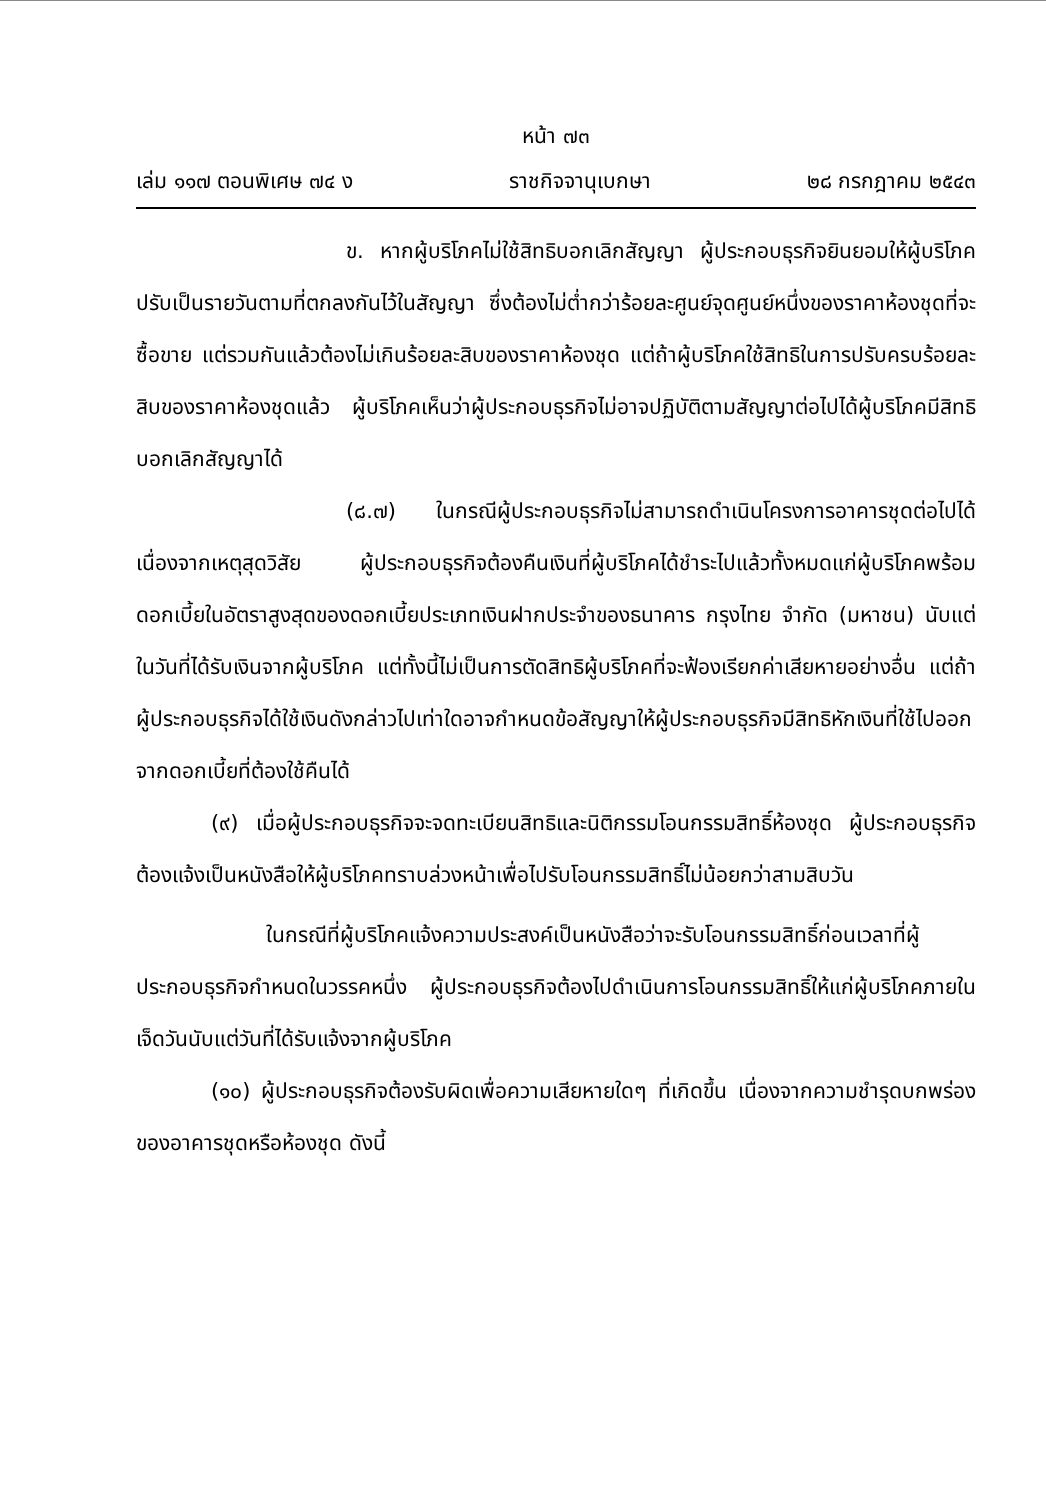หน้า ๗๓
เล่ม ๑๑๗ ตอนพิเศษ ๗๔ ง ราชกิจจานุเบกษา ๒๘ กรกฎาคม ๒๕๔๓
ข. หากผู้บริโภคไม่ใช้สิทธิบอกเลิกสัญญา ผู้ประกอบธุรกิจยินยอมให้ผู้บริโภคปรับเป็นรายวันตามที่ตกลงกันไว้ในสัญญา ซึ่งต้องไม่ต่ำกว่าร้อยละศูนย์จุดศูนย์หนึ่งของราคาห้องชุดที่จะซื้อขาย แต่รวมกันแล้วต้องไม่เกินร้อยละสิบของราคาห้องชุด แต่ถ้าผู้บริโภคใช้สิทธิในการปรับครบร้อยละสิบของราคาห้องชุดแล้ว ผู้บริโภคเห็นว่าผู้ประกอบธุรกิจไม่อาจปฏิบัติตามสัญญาต่อไปได้ผู้บริโภคมีสิทธิบอกเลิกสัญญาได้
(๘.๗) ในกรณีผู้ประกอบธุรกิจไม่สามารถดำเนินโครงการอาคารชุดต่อไปได้เนื่องจากเหตุสุดวิสัย ผู้ประกอบธุรกิจต้องคืนเงินที่ผู้บริโภคได้ชำระไปแล้วทั้งหมดแก่ผู้บริโภคพร้อมดอกเบี้ยในอัตราสูงสุดของดอกเบี้ยประเภทเงินฝากประจำของธนาคาร กรุงไทย จำกัด (มหาชน) นับแต่ในวันที่ได้รับเงินจากผู้บริโภค แต่ทั้งนี้ไม่เป็นการตัดสิทธิผู้บริโภคที่จะฟ้องเรียกค่าเสียหายอย่างอื่น แต่ถ้าผู้ประกอบธุรกิจได้ใช้เงินดังกล่าวไปเท่าใดอาจกำหนดข้อสัญญาให้ผู้ประกอบธุรกิจมีสิทธิหักเงินที่ใช้ไปออกจากดอกเบี้ยที่ต้องใช้คืนได้
(๙) เมื่อผู้ประกอบธุรกิจจะจดทะเบียนสิทธิและนิติกรรมโอนกรรมสิทธิ์ห้องชุด ผู้ประกอบธุรกิจต้องแจ้งเป็นหนังสือให้ผู้บริโภคทราบล่วงหน้าเพื่อไปรับโอนกรรมสิทธิ์ไม่น้อยกว่าสามสิบวัน
ในกรณีที่ผู้บริโภคแจ้งความประสงค์เป็นหนังสือว่าจะรับโอนกรรมสิทธิ์ก่อนเวลาที่ผู้ประกอบธุรกิจกำหนดในวรรคหนึ่ง ผู้ประกอบธุรกิจต้องไปดำเนินการโอนกรรมสิทธิ์ให้แก่ผู้บริโภคภายในเจ็ดวันนับแต่วันที่ได้รับแจ้งจากผู้บริโภค
(๑๐) ผู้ประกอบธุรกิจต้องรับผิดเพื่อความเสียหายใดๆ ที่เกิดขึ้น เนื่องจากความชำรุดบกพร่องของอาคารชุดหรือห้องชุด ดังนี้